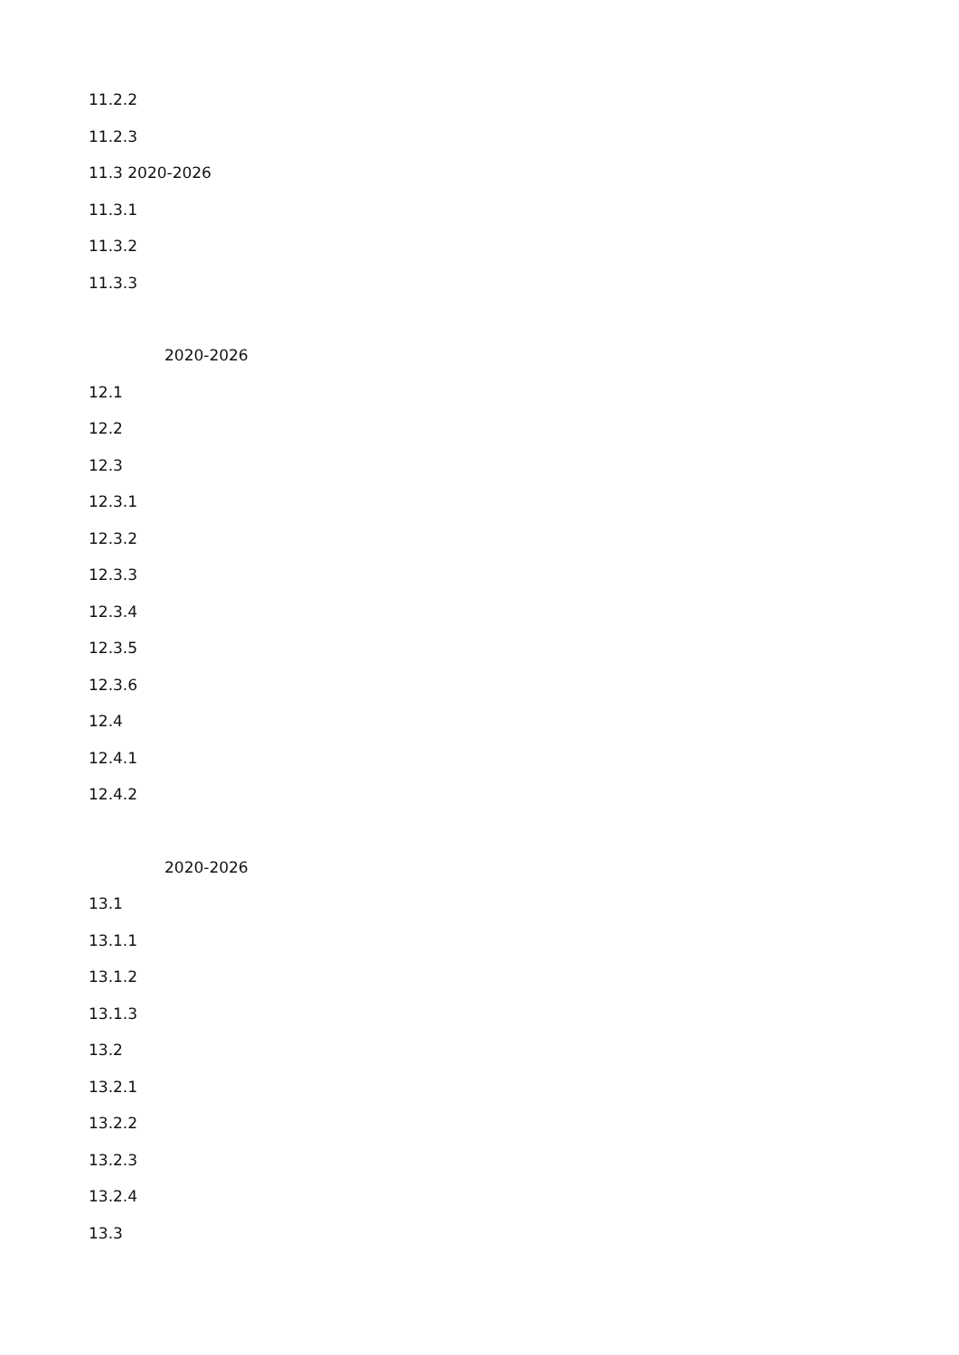11.2.2
11.2.3
11.3 2020-2026
11.3.1
11.3.2
11.3.3
2020-2026
12.1
12.2
12.3
12.3.1
12.3.2
12.3.3
12.3.4
12.3.5
12.3.6
12.4
12.4.1
12.4.2
2020-2026
13.1
13.1.1
13.1.2
13.1.3
13.2
13.2.1
13.2.2
13.2.3
13.2.4
13.3